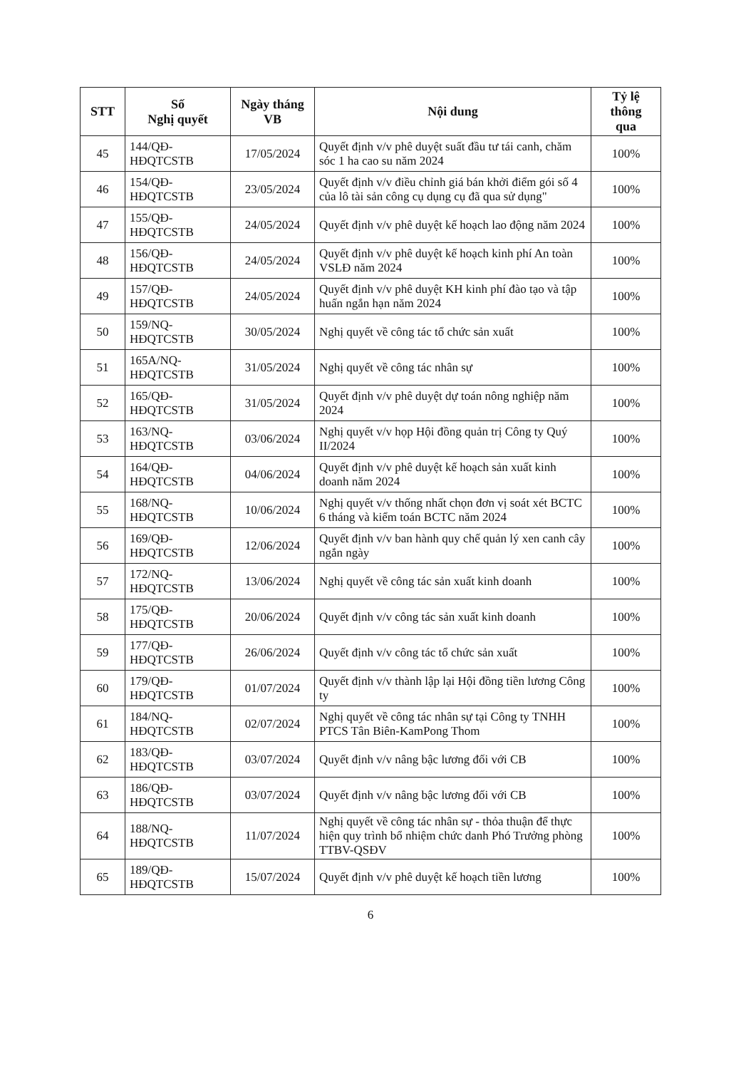| STT | Số Nghị quyết | Ngày tháng VB | Nội dung | Tỷ lệ thông qua |
| --- | --- | --- | --- | --- |
| 45 | 144/QĐ- HĐQTCSTB | 17/05/2024 | Quyết định v/v phê duyệt suất đầu tư tái canh, chăm sóc 1 ha cao su năm 2024 | 100% |
| 46 | 154/QĐ- HĐQTCSTB | 23/05/2024 | Quyết định v/v điều chỉnh giá bán khởi điểm gói số 4 của lô tài sản công cụ dụng cụ đã qua sử dụng" | 100% |
| 47 | 155/QĐ- HĐQTCSTB | 24/05/2024 | Quyết định v/v phê duyệt kế hoạch lao động năm 2024 | 100% |
| 48 | 156/QĐ- HĐQTCSTB | 24/05/2024 | Quyết định v/v phê duyệt kế hoạch kinh phí An toàn VSLĐ năm 2024 | 100% |
| 49 | 157/QĐ- HĐQTCSTB | 24/05/2024 | Quyết định v/v phê duyệt KH kinh phí đào tạo và tập huấn ngắn hạn năm 2024 | 100% |
| 50 | 159/NQ- HĐQTCSTB | 30/05/2024 | Nghị quyết về công tác tổ chức sản xuất | 100% |
| 51 | 165A/NQ- HĐQTCSTB | 31/05/2024 | Nghị quyết về công tác nhân sự | 100% |
| 52 | 165/QĐ- HĐQTCSTB | 31/05/2024 | Quyết định v/v phê duyệt dự toán nông nghiệp năm 2024 | 100% |
| 53 | 163/NQ- HĐQTCSTB | 03/06/2024 | Nghị quyết v/v họp Hội đồng quản trị Công ty Quý II/2024 | 100% |
| 54 | 164/QĐ- HĐQTCSTB | 04/06/2024 | Quyết định v/v phê duyệt kế hoạch sản xuất kinh doanh năm 2024 | 100% |
| 55 | 168/NQ- HĐQTCSTB | 10/06/2024 | Nghị quyết v/v thống nhất chọn đơn vị soát xét BCTC 6 tháng và kiểm toán BCTC năm 2024 | 100% |
| 56 | 169/QĐ- HĐQTCSTB | 12/06/2024 | Quyết định v/v ban hành quy chế quản lý xen canh cây ngắn ngày | 100% |
| 57 | 172/NQ- HĐQTCSTB | 13/06/2024 | Nghị quyết về công tác sản xuất kinh doanh | 100% |
| 58 | 175/QĐ- HĐQTCSTB | 20/06/2024 | Quyết định v/v công tác sản xuất kinh doanh | 100% |
| 59 | 177/QĐ- HĐQTCSTB | 26/06/2024 | Quyết định v/v công tác tổ chức sản xuất | 100% |
| 60 | 179/QĐ- HĐQTCSTB | 01/07/2024 | Quyết định v/v thành lập lại Hội đồng tiền lương Công ty | 100% |
| 61 | 184/NQ- HĐQTCSTB | 02/07/2024 | Nghị quyết về công tác nhân sự tại Công ty TNHH PTCS Tân Biên-KamPong Thom | 100% |
| 62 | 183/QĐ- HĐQTCSTB | 03/07/2024 | Quyết định v/v nâng bậc lương đối với CB | 100% |
| 63 | 186/QĐ- HĐQTCSTB | 03/07/2024 | Quyết định v/v nâng bậc lương đối với CB | 100% |
| 64 | 188/NQ- HĐQTCSTB | 11/07/2024 | Nghị quyết về công tác nhân sự - thỏa thuận để thực hiện quy trình bổ nhiệm chức danh Phó Trưởng phòng TTBV-QSĐV | 100% |
| 65 | 189/QĐ- HĐQTCSTB | 15/07/2024 | Quyết định v/v phê duyệt kế hoạch tiền lương | 100% |
6